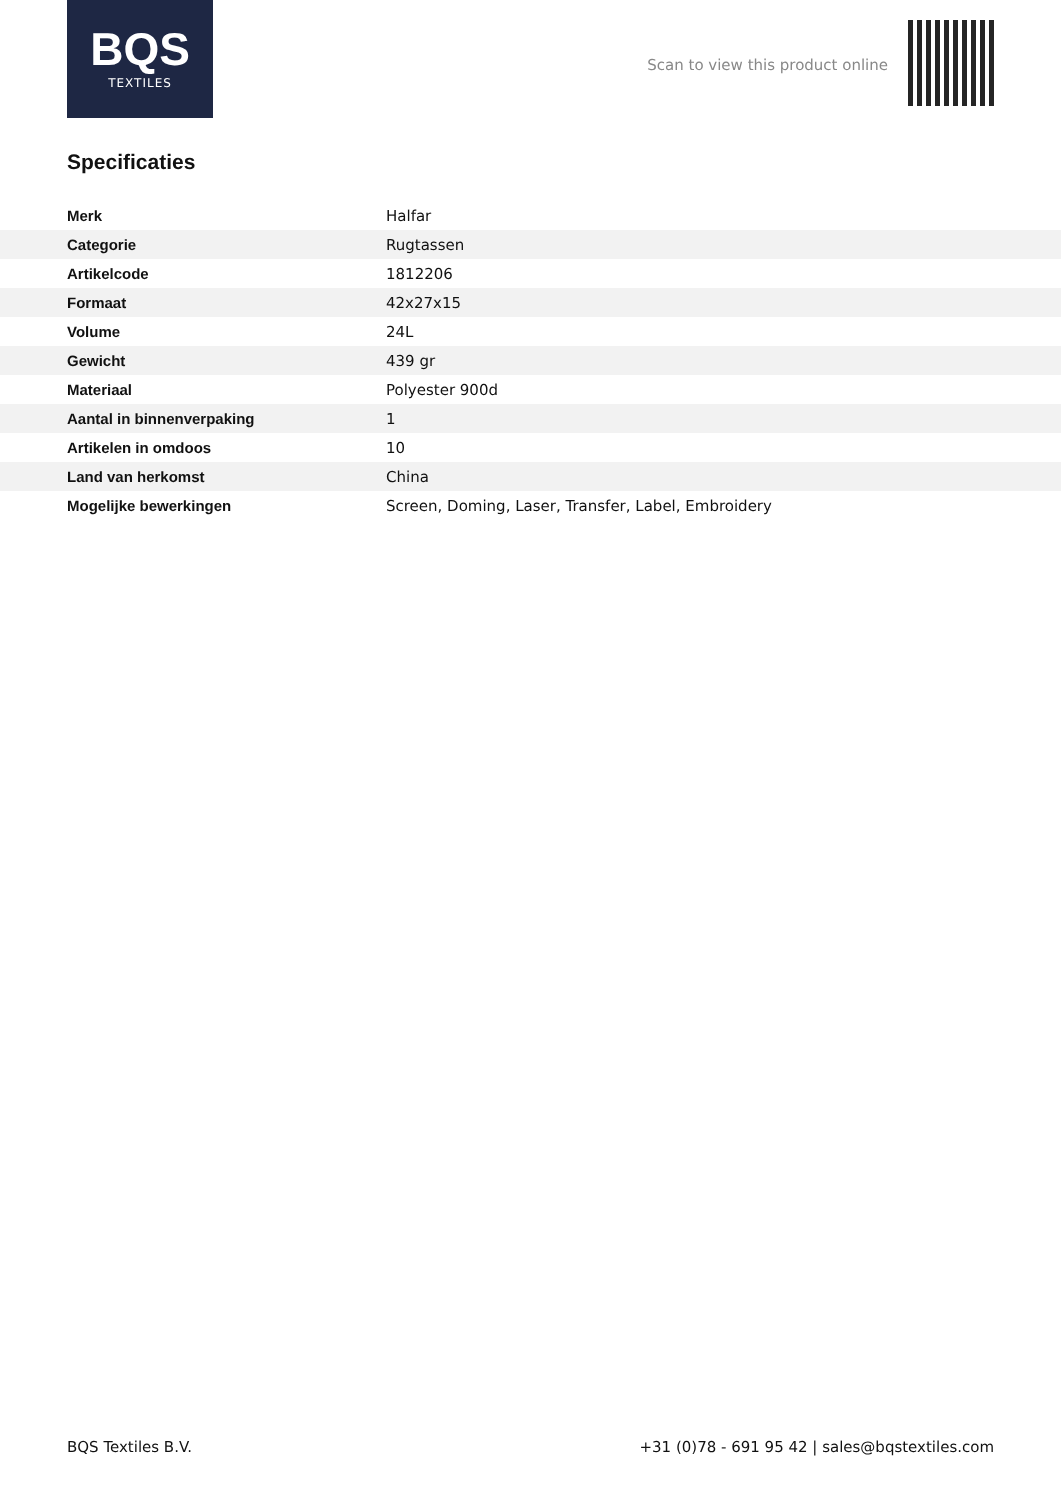BQS
TEXTILES
Scan to view this product online
Specificaties
| Merk | Halfar |
| Categorie | Rugtassen |
| Artikelcode | 1812206 |
| Formaat | 42x27x15 |
| Volume | 24L |
| Gewicht | 439 gr |
| Materiaal | Polyester 900d |
| Aantal in binnenverpaking | 1 |
| Artikelen in omdoos | 10 |
| Land van herkomst | China |
| Mogelijke bewerkingen | Screen, Doming, Laser, Transfer, Label, Embroidery |
BQS Textiles B.V.
+31 (0)78 - 691 95 42 | sales@bqstextiles.com